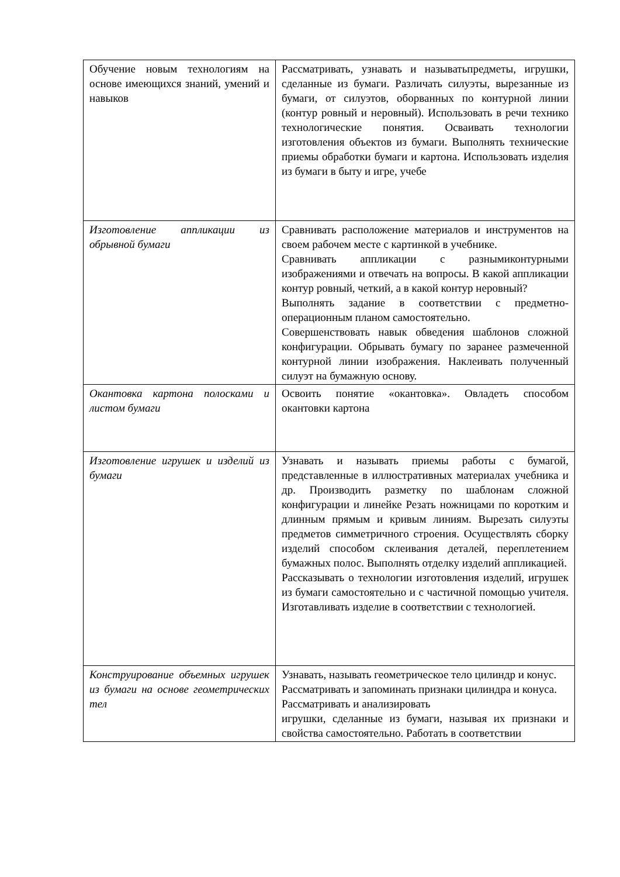| Обучение новым технологиям на основе имеющихся знаний, умений и навыков | Рассматривать, узнавать и называтьпредметы, игрушки, сделанные из бумаги. Различать силуэты, вырезанные из бумаги, от силуэтов, оборванных по контурной линии (контур ровный и неровный). Использовать в речи технико технологические понятия. Осваивать технологии изготовления объектов из бумаги. Выполнять технические приемы обработки бумаги и картона. Использовать изделия из бумаги в быту и игре, учебе |
| Изготовление аппликации из обрывной бумаги | Сравнивать расположение материалов и инструментов на своем рабочем месте с картинкой в учебнике. Сравнивать аппликации с разнымиконтурными изображениями и отвечать на вопросы. В какой аппликации контур ровный, четкий, а в какой контур неровный? Выполнять задание в соответствии с предметно-операционным планом самостоятельно. Совершенствовать навык обведения шаблонов сложной конфигурации. Обрывать бумагу по заранее размеченной контурной линии изображения. Наклеивать полученный силуэт на бумажную основу. |
| Окантовка картона полосками и листом бумаги | Освоить понятие «окантовка». Овладеть способом окантовки картона |
| Изготовление игрушек и изделий из бумаги | Узнавать и называть приемы работы с бумагой, представленные в иллюстративных материалах учебника и др. Производить разметку по шаблонам сложной конфигурации и линейке Резать ножницами по коротким и длинным прямым и кривым линиям. Вырезать силуэты предметов симметричного строения. Осуществлять сборку изделий способом склеивания деталей, переплетением бумажных полос. Выполнять отделку изделий аппликацией. Рассказывать о технологии изготовления изделий, игрушек из бумаги самостоятельно и с частичной помощью учителя. Изготавливать изделие в соответствии с технологией. |
| Конструирование объемных игрушек из бумаги на основе геометрических тел | Узнавать, называть геометрическое тело цилиндр и конус. Рассматривать и запоминать признаки цилиндра и конуса. Рассматривать и анализировать игрушки, сделанные из бумаги, называя их признаки и свойства самостоятельно. Работать в соответствии |